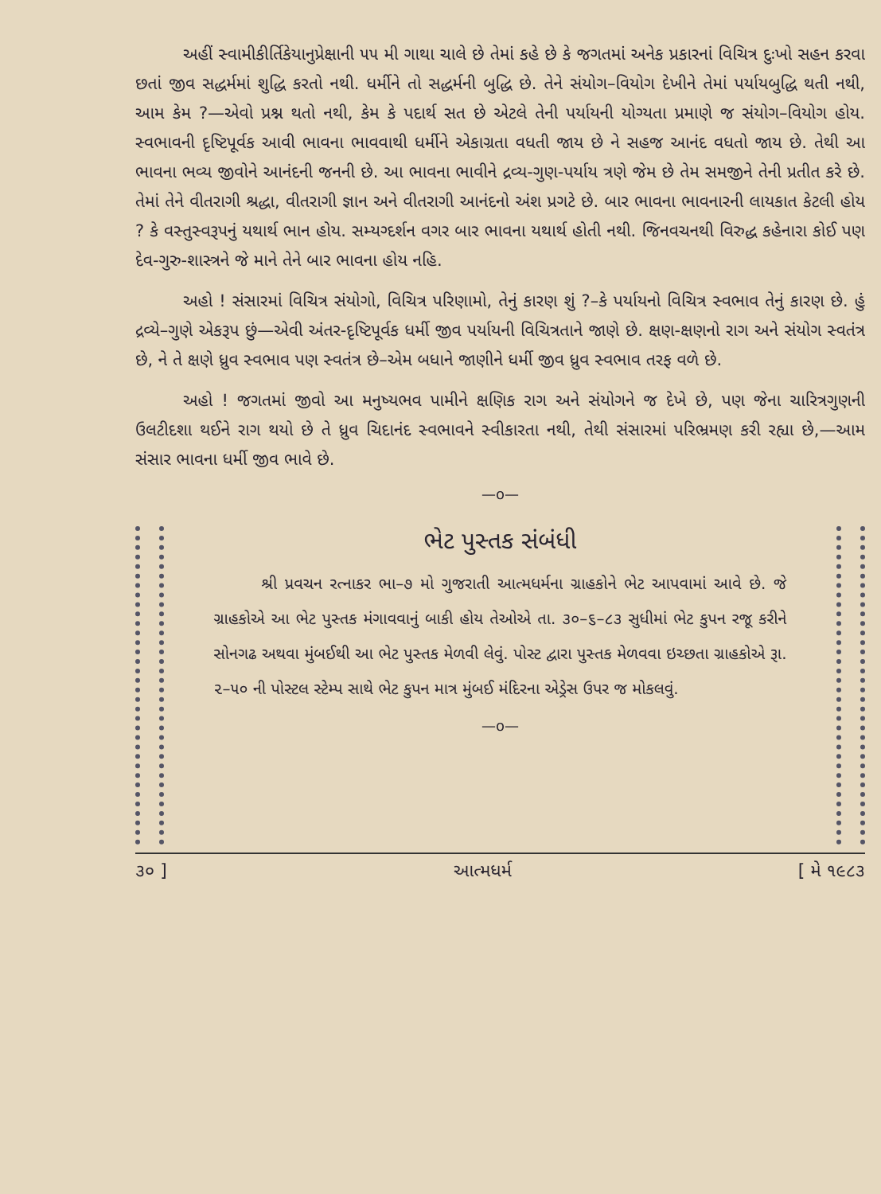અહીં સ્વામીકીર્તિકેયાનુપ્રેક્ષાની ૫૫ મી ગાથા ચાલે છે તેમાં કહે છે કે જગતમાં અનેક પ્રકારનાં વિચિત્ર દુઃખો સહન કરવા છતાં જીવ સદ્ધર્મમાં શુદ્ધિ કરતો નથી. ધર્મીને તો સદ્ધર્મની બુદ્ધિ છે. તેને સંયોગ–વિયોગ દેખીને તેમાં પર્યાયબુદ્ધિ થતી નથી, આમ કેમ ?—એવો પ્રશ્ન થતો નથી, કેમ કે પદાર્થ સત છે એટલે તેની પર્યાયની યોગ્યતા પ્રમાણે જ સંયોગ–વિયોગ હોય. સ્વભાવની દૃષ્ટિપૂર્વક આવી ભાવના ભાવવાથી ધર્મીને એકાગ્રતા વધતી જાય છે ને સહજ આનંદ વધતો જાય છે. તેથી આ ભાવના ભવ્ય જીવોને આનંદની જનની છે. આ ભાવના ભાવીને દ્રવ્ય-ગુણ-પર્યાય ત્રણે જેમ છે તેમ સમજીને તેની પ્રતીત કરે છે. તેમાં તેને વીતરાગી શ્રદ્ધા, વીતરાગી જ્ઞાન અને વીતરાગી આનંદનો અંશ પ્રગટે છે. બાર ભાવના ભાવનારની લાયકાત કેટલી હોય ? કે વસ્તુસ્વરૂપનું યથાર્થ ભાન હોય. સમ્યગ્દર્શન વગર બાર ભાવના યથાર્થ હોતી નથી. જિનવચનથી વિરુદ્ધ કહેનારા કોઈ પણ દેવ-ગુરુ-શાસ્ત્રને જે માને તેને બાર ભાવના હોય નહિ.
અહો ! સંસારમાં વિચિત્ર સંયોગો, વિચિત્ર પરિણામો, તેનું કારણ શું ?–કે પર્યાયનો વિચિત્ર સ્વભાવ તેનું કારણ છે. હું દ્રવ્યે–ગુણે એકરૂપ છું—એવી અંતર-દૃષ્ટિપૂર્વક ધર્મી જીવ પર્યાયની વિચિત્રતાને જાણે છે. ક્ષણ-ક્ષણનો રાગ અને સંયોગ સ્વતંત્ર છે, ને તે ક્ષણે ધ્રુવ સ્વભાવ પણ સ્વતંત્ર છે–એમ બધાને જાણીને ધર્મી જીવ ધ્રુવ સ્વભાવ તરફ વળે છે.
અહો ! જગતમાં જીવો આ મનુષ્યભવ પામીને ક્ષણિક રાગ અને સંયોગને જ દેખે છે, પણ જેના ચારિત્રગુણની ઉલટીદશા થઈને રાગ થયો છે તે ધ્રુવ ચિદાનંદ સ્વભાવને સ્વીકારતા નથી, તેથી સંસારમાં પરિભ્રમણ કરી રહ્યા છે,—આમ સંસાર ભાવના ધર્મી જીવ ભાવે છે.
—o—
ભેટ પુસ્તક સંબંધી
શ્રી પ્રવચન રત્નાકર ભા–૭ મો ગુજરાતી આત્મધર્મના ગ્રાહકોને ભેટ આપવામાં આવે છે. જે ગ્રાહકોએ આ ભેટ પુસ્તક મંગાવવાનું બાકી હોય તેઓએ તા. ૩૦–૬–૮૩ સુધીમાં ભેટ કુપન રજૂ કરીને સોનગઢ અથવા મુંબઈથી આ ભેટ પુસ્તક મેળવી લેવું. પોસ્ટ દ્વારા પુસ્તક મેળવવા ઇચ્છતા ગ્રાહકોએ રૂા. ૨–૫૦ ની પોસ્ટલ સ્ટેમ્પ સાથે ભેટ કુપન માત્ર મુંબઈ મંદિરના એડ્રેસ ઉપર જ મોકલવું.
—o—
૩૦ ] આત્મધર્મ [ મે ૧૯૮૩